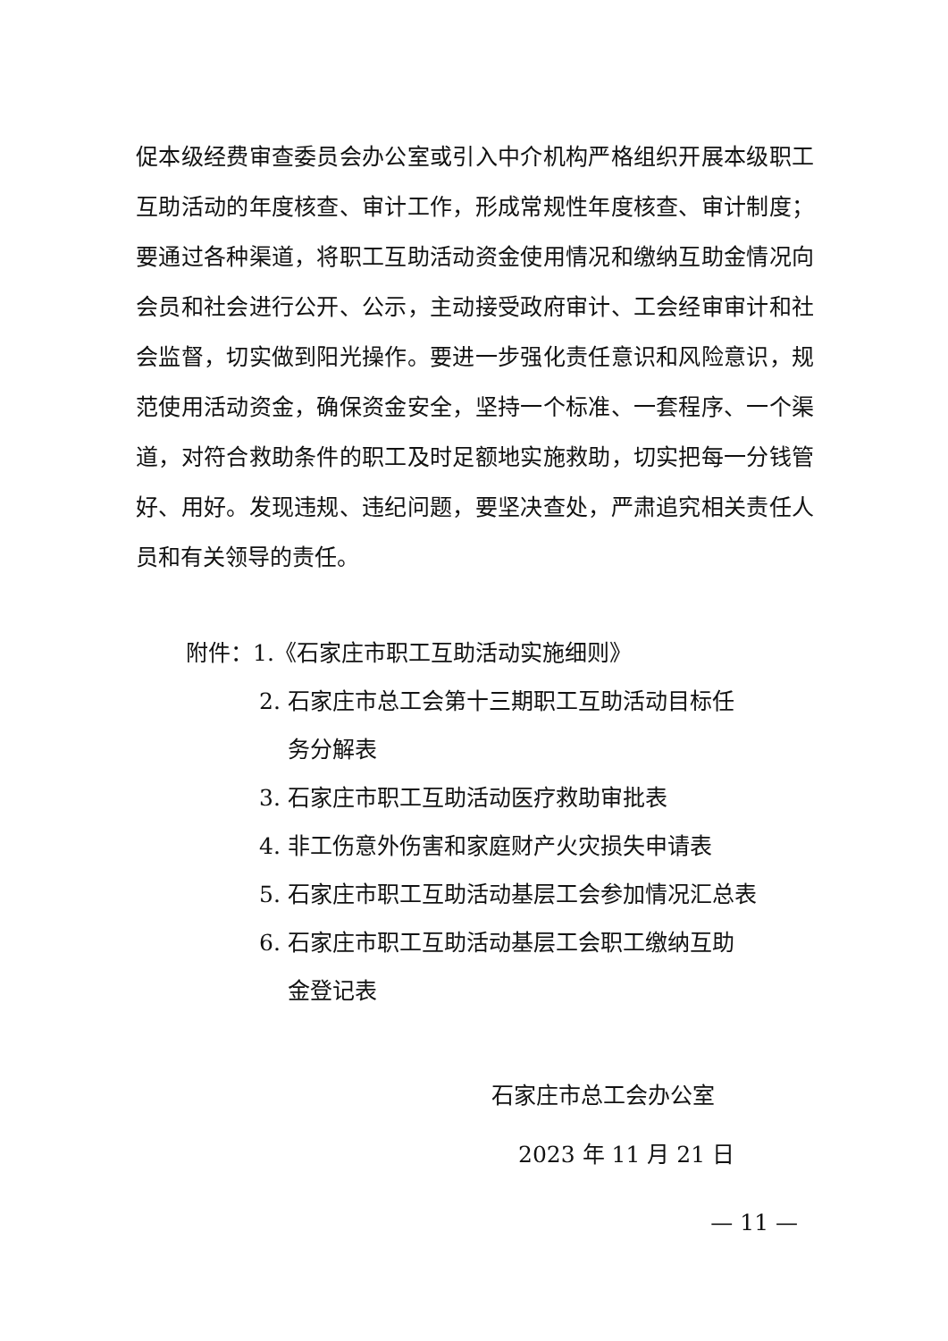促本级经费审查委员会办公室或引入中介机构严格组织开展本级职工互助活动的年度核查、审计工作，形成常规性年度核查、审计制度；要通过各种渠道，将职工互助活动资金使用情况和缴纳互助金情况向会员和社会进行公开、公示，主动接受政府审计、工会经审审计和社会监督，切实做到阳光操作。要进一步强化责任意识和风险意识，规范使用活动资金，确保资金安全，坚持一个标准、一套程序、一个渠道，对符合救助条件的职工及时足额地实施救助，切实把每一分钱管好、用好。发现违规、违纪问题，要坚决查处，严肃追究相关责任人员和有关领导的责任。
附件：1.《石家庄市职工互助活动实施细则》
2. 石家庄市总工会第十三期职工互助活动目标任
务分解表
3. 石家庄市职工互助活动医疗救助审批表
4. 非工伤意外伤害和家庭财产火灾损失申请表
5. 石家庄市职工互助活动基层工会参加情况汇总表
6. 石家庄市职工互助活动基层工会职工缴纳互助
金登记表
石家庄市总工会办公室
2023 年 11 月 21 日
— 11 —